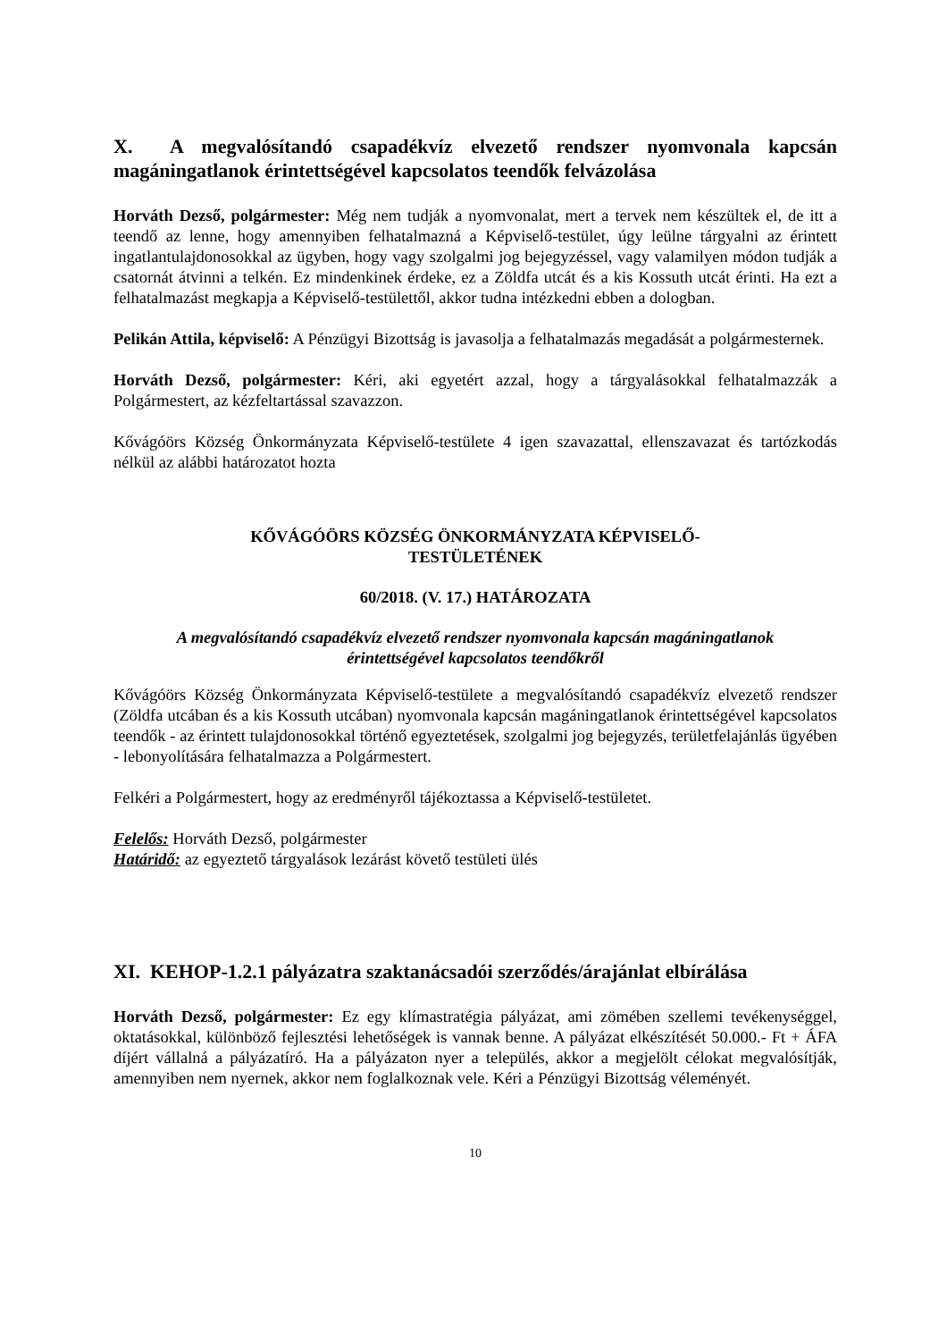X. A megvalósítandó csapadékvíz elvezető rendszer nyomvonala kapcsán magáningatlanok érintettségével kapcsolatos teendők felvázolása
Horváth Dezső, polgármester: Még nem tudják a nyomvonalat, mert a tervek nem készültek el, de itt a teendő az lenne, hogy amennyiben felhatalmazná a Képviselő-testület, úgy leülne tárgyalni az érintett ingatlantulajdonosokkal az ügyben, hogy vagy szolgalmi jog bejegyzéssel, vagy valamilyen módon tudják a csatornát átvinni a telkén. Ez mindenkinek érdeke, ez a Zöldfa utcát és a kis Kossuth utcát érinti. Ha ezt a felhatalmazást megkapja a Képviselő-testülettől, akkor tudna intézkedni ebben a dologban.
Pelikán Attila, képviselő: A Pénzügyi Bizottság is javasolja a felhatalmazás megadását a polgármesternek.
Horváth Dezső, polgármester: Kéri, aki egyetért azzal, hogy a tárgyalásokkal felhatalmazzák a Polgármestert, az kézfeltartással szavazzon.
Kővágóörs Község Önkormányzata Képviselő-testülete 4 igen szavazattal, ellenszavazat és tartózkodás nélkül az alábbi határozatot hozta
KŐVÁGÓÖRS KÖZSÉG ÖNKORMÁNYZATA KÉPVISELŐ-
TESTÜLETÉNEK
60/2018. (V. 17.) HATÁROZATA
A megvalósítandó csapadékvíz elvezető rendszer nyomvonala kapcsán magáningatlanok
érintettségével kapcsolatos teendőkről
Kővágóörs Község Önkormányzata Képviselő-testülete a megvalósítandó csapadékvíz elvezető rendszer (Zöldfa utcában és a kis Kossuth utcában) nyomvonala kapcsán magáningatlanok érintettségével kapcsolatos teendők - az érintett tulajdonosokkal történő egyeztetések, szolgalmi jog bejegyzés, területfelajánlás ügyében - lebonyolítására felhatalmazza a Polgármestert.
Felkéri a Polgármestert, hogy az eredményről tájékoztassa a Képviselő-testületet.
Felelős: Horváth Dezső, polgármester
Határidő: az egyeztető tárgyalások lezárást követő testületi ülés
XI. KEHOP-1.2.1 pályázatra szaktanácsadói szerződés/árajánlat elbírálása
Horváth Dezső, polgármester: Ez egy klímastratégia pályázat, ami zömében szellemi tevékenységgel, oktatásokkal, különböző fejlesztési lehetőségek is vannak benne. A pályázat elkészítését 50.000.- Ft + ÁFA díjért vállalná a pályázatíró. Ha a pályázaton nyer a település, akkor a megjelölt célokat megvalósítják, amennyiben nem nyernek, akkor nem foglalkoznak vele. Kéri a Pénzügyi Bizottság véleményét.
10